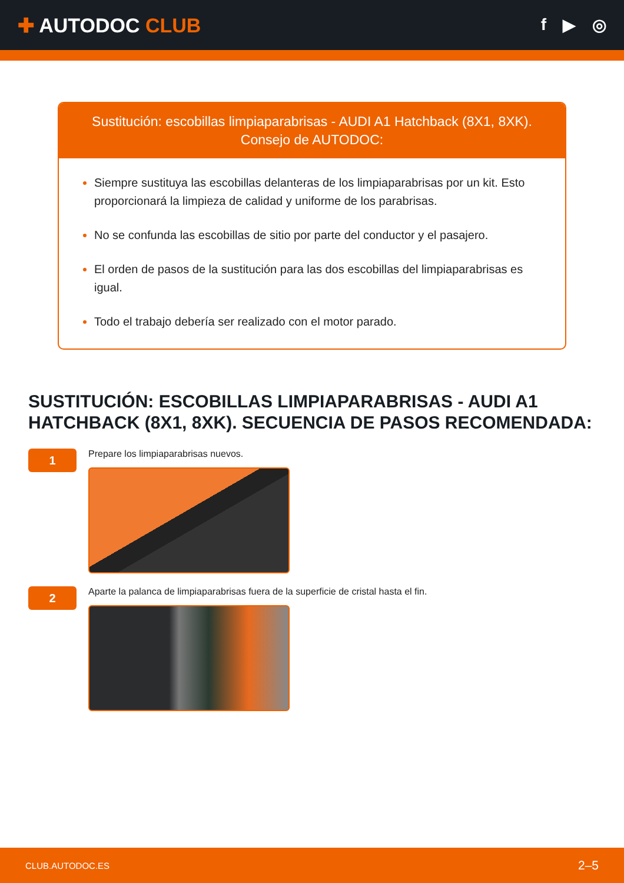✚ AUTODOC CLUB
f ▶ ◎
Sustitución: escobillas limpiaparabrisas - AUDI A1 Hatchback (8X1, 8XK).
Consejo de AUTODOC:
Siempre sustituya las escobillas delanteras de los limpiaparabrisas por un kit. Esto proporcionará la limpieza de calidad y uniforme de los parabrisas.
No se confunda las escobillas de sitio por parte del conductor y el pasajero.
El orden de pasos de la sustitución para las dos escobillas del limpiaparabrisas es igual.
Todo el trabajo debería ser realizado con el motor parado.
SUSTITUCIÓN: ESCOBILLAS LIMPIAPARABRISAS - AUDI A1 HATCHBACK (8X1, 8XK). SECUENCIA DE PASOS RECOMENDADA:
1
Prepare los limpiaparabrisas nuevos.
2
Aparte la palanca de limpiaparabrisas fuera de la superficie de cristal hasta el fin.
CLUB.AUTODOC.ES 2–5